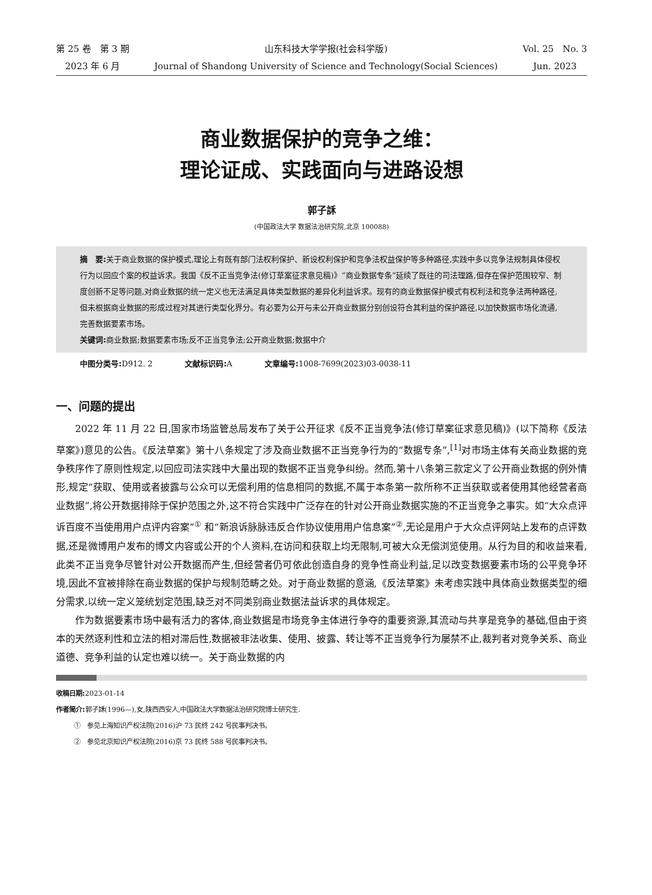第 25 卷　第 3 期
2023 年 6 月
山东科技大学学报(社会科学版)
Journal of Shandong University of Science and Technology(Social Sciences)
Vol. 25　No. 3
Jun. 2023
商业数据保护的竞争之维：
理论证成、实践面向与进路设想
郭子訸
(中国政法大学 数据法治研究院,北京 100088)
摘　要: 关于商业数据的保护模式,理论上有既有部门法权利保护、新设权利保护和竞争法权益保护等多种路径,实践中多以竞争法规制具体侵权行为以回应个案的权益诉求。我国《反不正当竞争法(修订草案征求意见稿)》“商业数据专条”延续了既往的司法理路,但存在保护范围较窄、制度创新不足等问题,对商业数据的统一定义也无法满足具体类型数据的差异化利益诉求。现有的商业数据保护模式有权利法和竞争法两种路径,但未根据商业数据的形成过程对其进行类型化界分。有必要为公开与未公开商业数据分别创设符合其利益的保护路径,以加快数据市场化流通,完善数据要素市场。
关键词: 商业数据;数据要素市场;反不正当竞争法;公开商业数据;数据中介
中图分类号: D912. 2 文献标识码: A 文章编号: 1008-7699(2023)03-0038-11
一、问题的提出
2022 年 11 月 22 日,国家市场监管总局发布了关于公开征求《反不正当竞争法(修订草案征求意见稿)》(以下简称《反法草案》)意见的公告。《反法草案》第十八条规定了涉及商业数据不正当竞争行为的“数据专条”,<sup>[1]</sup>对市场主体有关商业数据的竞争秩序作了原则性规定,以回应司法实践中大量出现的数据不正当竞争纠纷。然而,第十八条第三款定义了公开商业数据的例外情形,规定“获取、使用或者披露与公众可以无偿利用的信息相同的数据,不属于本条第一款所称不正当获取或者使用其他经营者商业数据”,将公开数据排除于保护范围之外,这不符合实践中广泛存在的针对公开商业数据实施的不正当竞争之事实。如“大众点评诉百度不当使用用户点评内容案”<sup>①</sup> 和“新浪诉脉脉违反合作协议使用用户信息案”<sup>②</sup>,无论是用户于大众点评网站上发布的点评数据,还是微博用户发布的博文内容或公开的个人资料,在访问和获取上均无限制,可被大众无偿浏览使用。从行为目的和收益来看,此类不正当竞争尽管针对公开数据而产生,但经营者仍可依此创造自身的竞争性商业利益,足以改变数据要素市场的公平竞争环境,因此不宜被排除在商业数据的保护与规制范畴之处。对于商业数据的意涵,《反法草案》未考虑实践中具体商业数据类型的细分需求,以统一定义笼统划定范围,缺乏对不同类别商业数据法益诉求的具体规定。
作为数据要素市场中最有活力的客体,商业数据是市场竞争主体进行争夺的重要资源,其流动与共享是竞争的基础,但由于资本的天然逐利性和立法的相对滞后性,数据被非法收集、使用、披露、转让等不正当竞争行为屡禁不止,裁判者对竞争关系、商业道德、竞争利益的认定也难以统一。关于商业数据的内
收稿日期: 2023-01-14
作者简介: 郭子訸(1996—),女,陕西西安人,中国政法大学数据法治研究院博士研究生.
①　参见上海知识产权法院(2016)沪 73 民终 242 号民事判决书。
②　参见北京知识产权法院(2016)京 73 民终 588 号民事判决书。